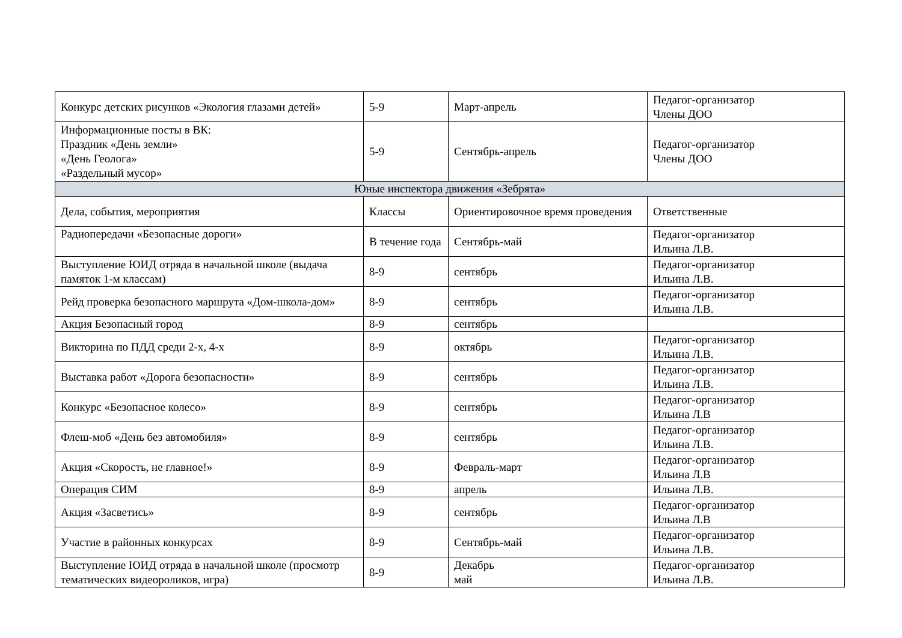| Конкурс детских рисунков «Экология глазами детей» | 5-9 | Март-апрель | Педагог-организатор Члены ДОО |
| Информационные посты в ВК: Праздник «День земли» «День Геолога» «Раздельный мусор» | 5-9 | Сентябрь-апрель | Педагог-организатор Члены ДОО |
| Юные инспектора движения «Зебрята» | | | |
| Дела, события, мероприятия | Классы | Ориентировочное время проведения | Ответственные |
| Радиопередачи «Безопасные дороги» | В течение года | Сентябрь-май | Педагог-организатор Ильина Л.В. |
| Выступление ЮИД отряда в начальной школе (выдача памяток 1-м классам) | 8-9 | сентябрь | Педагог-организатор Ильина Л.В. |
| Рейд проверка безопасного маршрута «Дом-школа-дом» | 8-9 | сентябрь | Педагог-организатор Ильина Л.В. |
| Акция Безопасный город | 8-9 | сентябрь | |
| Викторина по ПДД среди 2-х, 4-х | 8-9 | октябрь | Педагог-организатор Ильина Л.В. |
| Выставка работ «Дорога безопасности» | 8-9 | сентябрь | Педагог-организатор Ильина Л.В. |
| Конкурс «Безопасное колесо» | 8-9 | сентябрь | Педагог-организатор Ильина Л.В |
| Флеш-моб «День без автомобиля» | 8-9 | сентябрь | Педагог-организатор Ильина Л.В. |
| Акция «Скорость, не главное!» | 8-9 | Февраль-март | Педагог-организатор Ильина Л.В |
| Операция СИМ | 8-9 | апрель | Ильина Л.В. |
| Акция «Засветись» | 8-9 | сентябрь | Педагог-организатор Ильина Л.В |
| Участие в районных конкурсах | 8-9 | Сентябрь-май | Педагог-организатор Ильина Л.В. |
| Выступление ЮИД отряда в начальной школе (просмотр тематических видеороликов, игра) | 8-9 | Декабрь май | Педагог-организатор Ильина Л.В. |